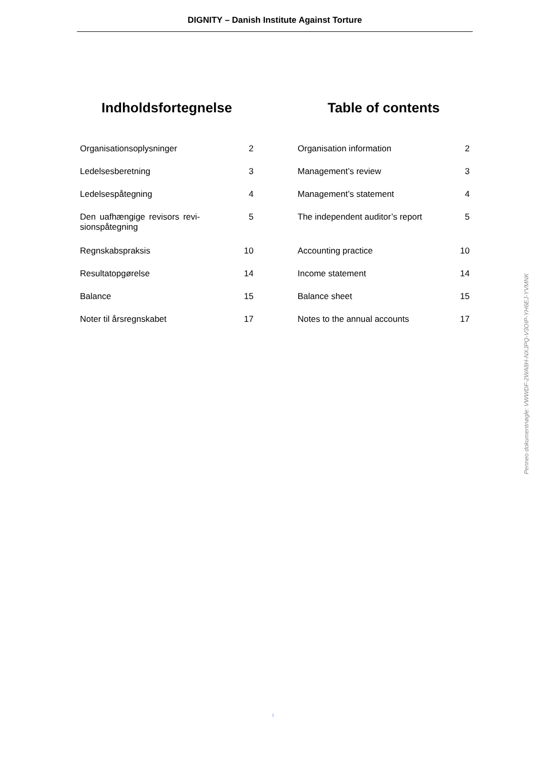DIGNITY – Danish Institute Against Torture
Indholdsfortegnelse
| Organisationsoplysninger | 2 |
| Ledelsesberetning | 3 |
| Ledelsespåtegning | 4 |
| Den uafhængige revisors revi-sionspåtegning | 5 |
| Regnskabspraksis | 10 |
| Resultatopgørelse | 14 |
| Balance | 15 |
| Noter til årsregnskabet | 17 |
Table of contents
| Organisation information | 2 |
| Management’s review | 3 |
| Management’s statement | 4 |
| The independent auditor’s report | 5 |
| Accounting practice | 10 |
| Income statement | 14 |
| Balance sheet | 15 |
| Notes to the annual accounts | 17 |
Penneo dokumentnøgle: VWWDF-2WA8H-NXJPQ-V3OIP-YH6EJ-YVMNK
I